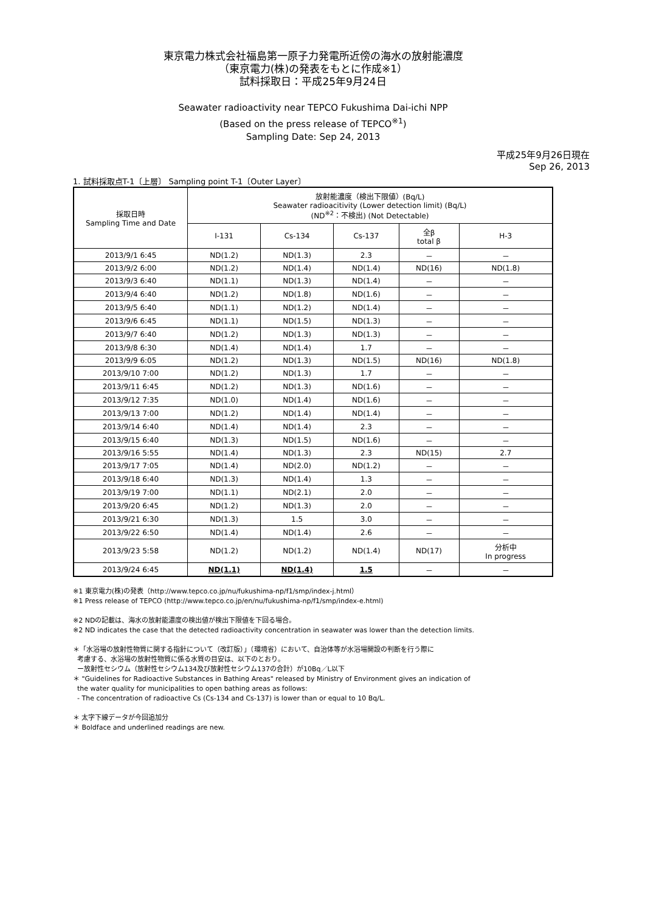東京電力株式会社福島第一原子力発電所近傍の海水の放射能濃度
（東京電力(株)の発表をもとに作成※1）
試料採取日：平成25年9月24日
Seawater radioactivity near TEPCO Fukushima Dai-ichi NPP
(Based on the press release of TEPCO<sup>※1</sup>)
Sampling Date: Sep 24, 2013
平成25年9月26日現在
Sep 26, 2013
1. 試料採取点T-1〔上層〕 Sampling point T-1〔Outer Layer〕
| 採取日時 Sampling Time and Date | 放射能濃度（検出下限値）(Bq/L) Seawater radioacitivity (Lower detection limit) (Bq/L) (ND<sup>※2</sup>：不検出) (Not Detectable) | | | | |
| --- | --- | --- | --- | --- | --- |
| | I-131 | Cs-134 | Cs-137 | 全β total β | H-3 |
| 2013/9/1 6:45 | ND(1.2) | ND(1.3) | 2.3 | － | － |
| 2013/9/2 6:00 | ND(1.2) | ND(1.4) | ND(1.4) | ND(16) | ND(1.8) |
| 2013/9/3 6:40 | ND(1.1) | ND(1.3) | ND(1.4) | － | － |
| 2013/9/4 6:40 | ND(1.2) | ND(1.8) | ND(1.6) | － | － |
| 2013/9/5 6:40 | ND(1.1) | ND(1.2) | ND(1.4) | － | － |
| 2013/9/6 6:45 | ND(1.1) | ND(1.5) | ND(1.3) | － | － |
| 2013/9/7 6:40 | ND(1.2) | ND(1.3) | ND(1.3) | － | － |
| 2013/9/8 6:30 | ND(1.4) | ND(1.4) | 1.7 | － | － |
| 2013/9/9 6:05 | ND(1.2) | ND(1.3) | ND(1.5) | ND(16) | ND(1.8) |
| 2013/9/10 7:00 | ND(1.2) | ND(1.3) | 1.7 | － | － |
| 2013/9/11 6:45 | ND(1.2) | ND(1.3) | ND(1.6) | － | － |
| 2013/9/12 7:35 | ND(1.0) | ND(1.4) | ND(1.6) | － | － |
| 2013/9/13 7:00 | ND(1.2) | ND(1.4) | ND(1.4) | － | － |
| 2013/9/14 6:40 | ND(1.4) | ND(1.4) | 2.3 | － | － |
| 2013/9/15 6:40 | ND(1.3) | ND(1.5) | ND(1.6) | － | － |
| 2013/9/16 5:55 | ND(1.4) | ND(1.3) | 2.3 | ND(15) | 2.7 |
| 2013/9/17 7:05 | ND(1.4) | ND(2.0) | ND(1.2) | － | － |
| 2013/9/18 6:40 | ND(1.3) | ND(1.4) | 1.3 | － | － |
| 2013/9/19 7:00 | ND(1.1) | ND(2.1) | 2.0 | － | － |
| 2013/9/20 6:45 | ND(1.2) | ND(1.3) | 2.0 | － | － |
| 2013/9/21 6:30 | ND(1.3) | 1.5 | 3.0 | － | － |
| 2013/9/22 6:50 | ND(1.4) | ND(1.4) | 2.6 | － | － |
| 2013/9/23 5:58 | ND(1.2) | ND(1.2) | ND(1.4) | ND(17) | 分析中 In progress |
| 2013/9/24 6:45 | ND(1.1) | ND(1.4) | 1.5 | － | － |
※1 東京電力(株)の発表（http://www.tepco.co.jp/nu/fukushima-np/f1/smp/index-j.html）
※1 Press release of TEPCO (http://www.tepco.co.jp/en/nu/fukushima-np/f1/smp/index-e.html)
※2 NDの記載は、海水の放射能濃度の検出値が検出下限値を下回る場合。
※2 ND indicates the case that the detected radioactivity concentration in seawater was lower than the detection limits.
＊「水浴場の放射性物質に関する指針について（改訂版）」（環境省）において、自治体等が水浴場開設の判断を行う際に
考慮する、水浴場の放射性物質に係る水質の目安は、以下のとおり。
ー放射性セシウム（放射性セシウム134及び放射性セシウム137の合計）が10Bq／L以下
＊ "Guidelines for Radioactive Substances in Bathing Areas" released by Ministry of Environment gives an indication of
the water quality for municipalities to open bathing areas as follows:
- The concentration of radioactive Cs (Cs-134 and Cs-137) is lower than or equal to 10 Bq/L.
＊ 太字下線データが今回追加分
＊ Boldface and underlined readings are new.